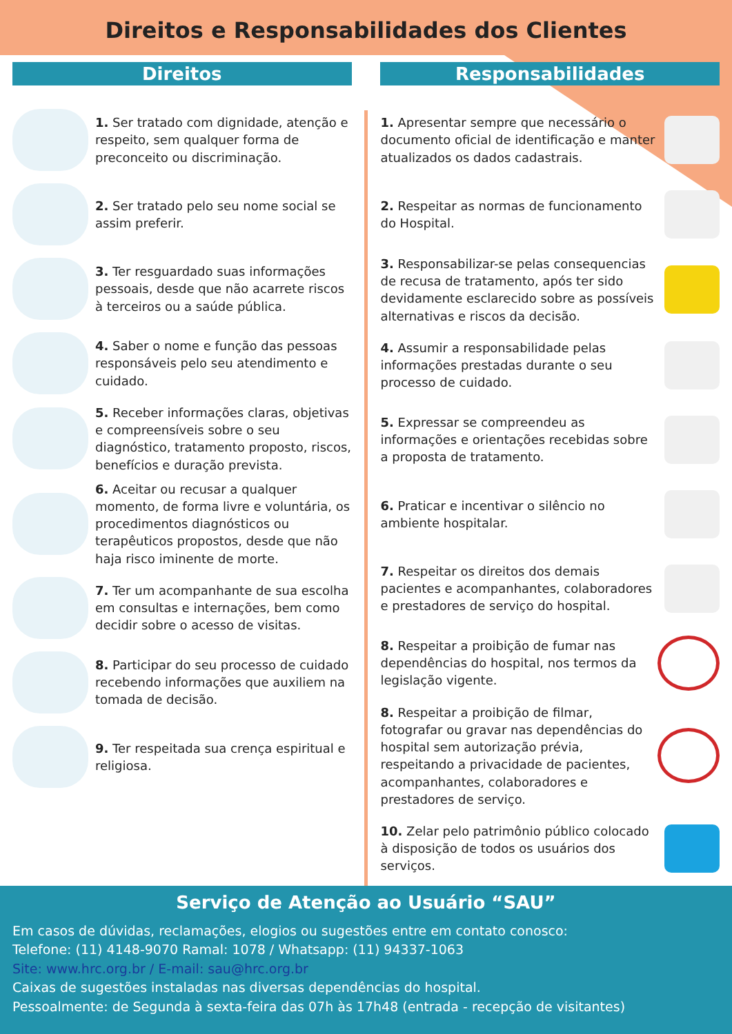Direitos e Responsabilidades dos Clientes
Direitos
1. Ser tratado com dignidade, atenção e respeito, sem qualquer forma de preconceito ou discriminação.
2. Ser tratado pelo seu nome social se assim preferir.
3. Ter resguardado suas informações pessoais, desde que não acarrete riscos à terceiros ou a saúde pública.
4. Saber o nome e função das pessoas responsáveis pelo seu atendimento e cuidado.
5. Receber informações claras, objetivas e compreensíveis sobre o seu diagnóstico, tratamento proposto, riscos, benefícios e duração prevista.
6. Aceitar ou recusar a qualquer momento, de forma livre e voluntária, os procedimentos diagnósticos ou terapêuticos propostos, desde que não haja risco iminente de morte.
7. Ter um acompanhante de sua escolha em consultas e internações, bem como decidir sobre o acesso de visitas.
8. Participar do seu processo de cuidado recebendo informações que auxiliem na tomada de decisão.
9. Ter respeitada sua crença espiritual e religiosa.
Responsabilidades
1. Apresentar sempre que necessário o documento oficial de identificação e manter atualizados os dados cadastrais.
2. Respeitar as normas de funcionamento do Hospital.
3. Responsabilizar-se pelas consequencias de recusa de tratamento, após ter sido devidamente esclarecido sobre as possíveis alternativas e riscos da decisão.
4. Assumir a responsabilidade pelas informações prestadas durante o seu processo de cuidado.
5. Expressar se compreendeu as informações e orientações recebidas sobre a proposta de tratamento.
6. Praticar e incentivar o silêncio no ambiente hospitalar.
7. Respeitar os direitos dos demais pacientes e acompanhantes, colaboradores e prestadores de serviço do hospital.
8. Respeitar a proibição de fumar nas dependências do hospital, nos termos da legislação vigente.
8. Respeitar a proibição de filmar, fotografar ou gravar nas dependências do hospital sem autorização prévia, respeitando a privacidade de pacientes, acompanhantes, colaboradores e prestadores de serviço.
10. Zelar pelo patrimônio público colocado à disposição de todos os usuários dos serviços.
Serviço de Atenção ao Usuário “SAU”
Em casos de dúvidas, reclamações, elogios ou sugestões entre em contato conosco:
Telefone: (11) 4148-9070 Ramal: 1078 / Whatsapp: (11) 94337-1063
Site: www.hrc.org.br / E-mail: sau@hrc.org.br
Caixas de sugestões instaladas nas diversas dependências do hospital.
Pessoalmente: de Segunda à sexta-feira das 07h às 17h48 (entrada - recepção de visitantes)